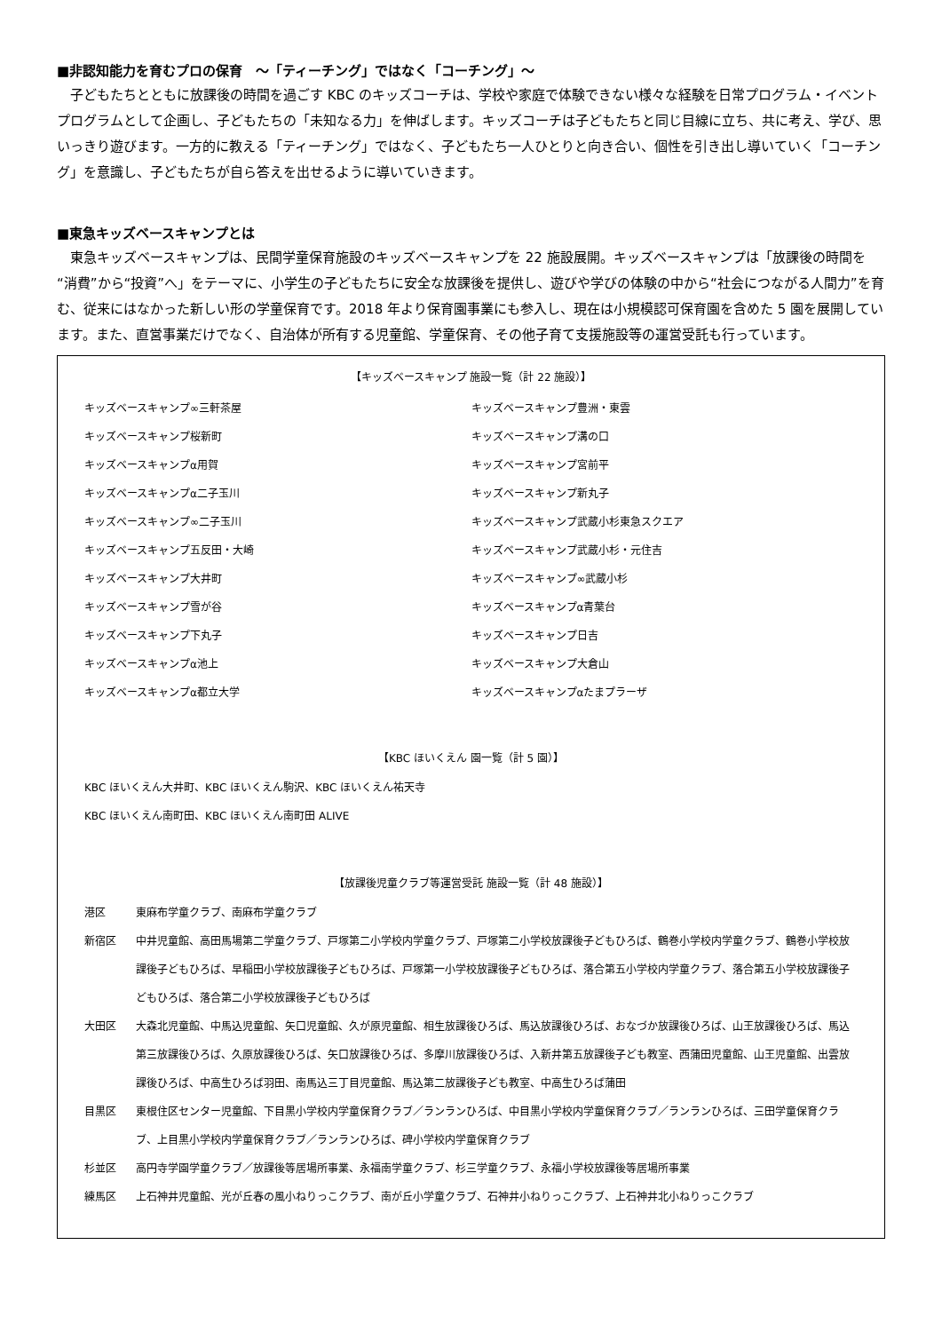■非認知能力を育むプロの保育　～「ティーチング」ではなく「コーチング」～
子どもたちとともに放課後の時間を過ごす KBC のキッズコーチは、学校や家庭で体験できない様々な経験を日常プログラム・イベントプログラムとして企画し、子どもたちの「未知なる力」を伸ばします。キッズコーチは子どもたちと同じ目線に立ち、共に考え、学び、思いっきり遊びます。一方的に教える「ティーチング」ではなく、子どもたち一人ひとりと向き合い、個性を引き出し導いていく「コーチング」を意識し、子どもたちが自ら答えを出せるように導いていきます。
■東急キッズベースキャンプとは
東急キッズベースキャンプは、民間学童保育施設のキッズベースキャンプを 22 施設展開。キッズベースキャンプは「放課後の時間を“消費”から“投資”へ」をテーマに、小学生の子どもたちに安全な放課後を提供し、遊びや学びの体験の中から“社会につながる人間力”を育む、従来にはなかった新しい形の学童保育です。2018 年より保育園事業にも参入し、現在は小規模認可保育園を含めた 5 園を展開しています。また、直営事業だけでなく、自治体が所有する児童館、学童保育、その他子育て支援施設等の運営受託も行っています。
【キッズベースキャンプ 施設一覧（計 22 施設）】
| キッズベースキャンプ∞三軒茶屋 | キッズベースキャンプ豊洲・東雲 |
| キッズベースキャンプ桜新町 | キッズベースキャンプ溝の口 |
| キッズベースキャンプα用賀 | キッズベースキャンプ宮前平 |
| キッズベースキャンプα二子玉川 | キッズベースキャンプ新丸子 |
| キッズベースキャンプ∞二子玉川 | キッズベースキャンプ武蔵小杉東急スクエア |
| キッズベースキャンプ五反田・大崎 | キッズベースキャンプ武蔵小杉・元住吉 |
| キッズベースキャンプ大井町 | キッズベースキャンプ∞武蔵小杉 |
| キッズベースキャンプ雪が谷 | キッズベースキャンプα青葉台 |
| キッズベースキャンプ下丸子 | キッズベースキャンプ日吉 |
| キッズベースキャンプα池上 | キッズベースキャンプ大倉山 |
| キッズベースキャンプα都立大学 | キッズベースキャンプαたまプラーザ |
【KBC ほいくえん 園一覧（計 5 園）】
KBC ほいくえん大井町、KBC ほいくえん駒沢、KBC ほいくえん祐天寺
KBC ほいくえん南町田、KBC ほいくえん南町田 ALIVE
【放課後児童クラブ等運営受託 施設一覧（計 48 施設）】
| 港区 | 東麻布学童クラブ、南麻布学童クラブ |
| 新宿区 | 中井児童館、高田馬場第二学童クラブ、戸塚第二小学校内学童クラブ、戸塚第二小学校放課後子どもひろば、鶴巻小学校内学童クラブ、鶴巻小学校放課後子どもひろば、早稲田小学校放課後子どもひろば、戸塚第一小学校放課後子どもひろば、落合第五小学校内学童クラブ、落合第五小学校放課後子どもひろば、落合第二小学校放課後子どもひろば |
| 大田区 | 大森北児童館、中馬込児童館、矢口児童館、久が原児童館、相生放課後ひろば、馬込放課後ひろば、おなづか放課後ひろば、山王放課後ひろば、馬込第三放課後ひろば、久原放課後ひろば、矢口放課後ひろば、多摩川放課後ひろば、入新井第五放課後子ども教室、西蒲田児童館、山王児童館、出雲放課後ひろば、中高生ひろば羽田、南馬込三丁目児童館、馬込第二放課後子ども教室、中高生ひろば蒲田 |
| 目黒区 | 東根住区センター児童館、下目黒小学校内学童保育クラブ／ランランひろば、中目黒小学校内学童保育クラブ／ランランひろば、三田学童保育クラブ、上目黒小学校内学童保育クラブ／ランランひろば、碑小学校内学童保育クラブ |
| 杉並区 | 高円寺学園学童クラブ／放課後等居場所事業、永福南学童クラブ、杉三学童クラブ、永福小学校放課後等居場所事業 |
| 練馬区 | 上石神井児童館、光が丘春の風小ねりっこクラブ、南が丘小学童クラブ、石神井小ねりっこクラブ、上石神井北小ねりっこクラブ |